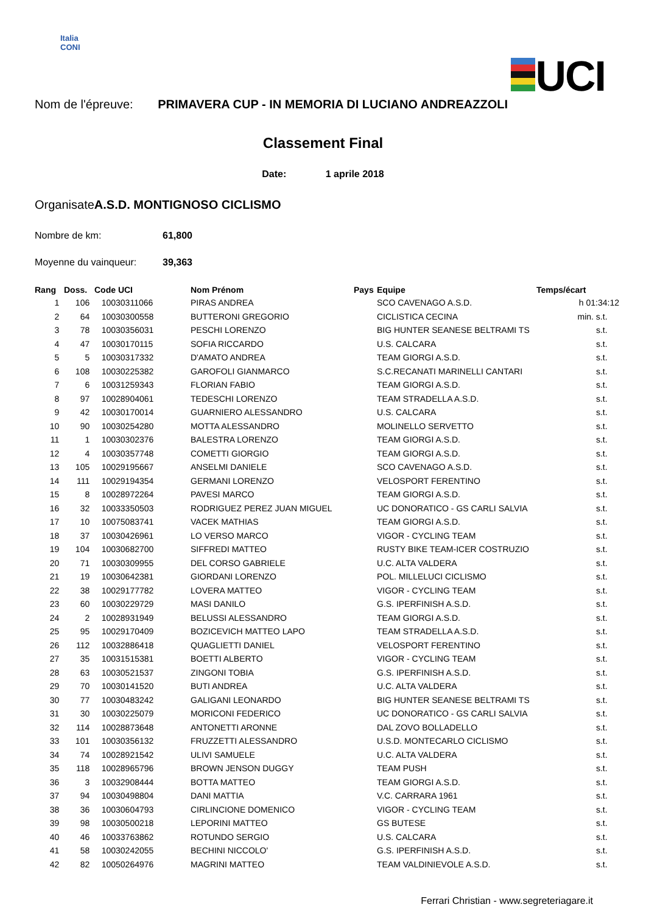Italia
CONI
UCI
Nom de l'épreuve: PRIMAVERA CUP - IN MEMORIA DI LUCIANO ANDREAZZOLI
Classement Final
Date: 1 aprile 2018
OrganisateA.S.D. MONTIGNOSO CICLISMO
Nombre de km: 61,800
Moyenne du vainqueur: 39,363
| Rang | Doss. | Code UCI | Nom Prénom | Pays | Equipe | Temps/écart |
| --- | --- | --- | --- | --- | --- | --- |
| 1 | 106 | 10030311066 | PIRAS ANDREA | | SCO CAVENAGO A.S.D. | h 01:34:12 |
| 2 | 64 | 10030300558 | BUTTERONI GREGORIO | | CICLISTICA CECINA | min. s.t. |
| 3 | 78 | 10030356031 | PESCHI LORENZO | | BIG HUNTER SEANESE BELTRAMI TS | s.t. |
| 4 | 47 | 10030170115 | SOFIA RICCARDO | | U.S. CALCARA | s.t. |
| 5 | 5 | 10030317332 | D'AMATO ANDREA | | TEAM GIORGI A.S.D. | s.t. |
| 6 | 108 | 10030225382 | GAROFOLI GIANMARCO | | S.C.RECANATI MARINELLI CANTARI | s.t. |
| 7 | 6 | 10031259343 | FLORIAN FABIO | | TEAM GIORGI A.S.D. | s.t. |
| 8 | 97 | 10028904061 | TEDESCHI LORENZO | | TEAM STRADELLA A.S.D. | s.t. |
| 9 | 42 | 10030170014 | GUARNIERO ALESSANDRO | | U.S. CALCARA | s.t. |
| 10 | 90 | 10030254280 | MOTTA ALESSANDRO | | MOLINELLO SERVETTO | s.t. |
| 11 | 1 | 10030302376 | BALESTRA LORENZO | | TEAM GIORGI A.S.D. | s.t. |
| 12 | 4 | 10030357748 | COMETTI GIORGIO | | TEAM GIORGI A.S.D. | s.t. |
| 13 | 105 | 10029195667 | ANSELMI DANIELE | | SCO CAVENAGO A.S.D. | s.t. |
| 14 | 111 | 10029194354 | GERMANI LORENZO | | VELOSPORT FERENTINO | s.t. |
| 15 | 8 | 10028972264 | PAVESI MARCO | | TEAM GIORGI A.S.D. | s.t. |
| 16 | 32 | 10033350503 | RODRIGUEZ PEREZ JUAN MIGUEL | | UC DONORATICO - GS CARLI SALVIA | s.t. |
| 17 | 10 | 10075083741 | VACEK MATHIAS | | TEAM GIORGI A.S.D. | s.t. |
| 18 | 37 | 10030426961 | LO VERSO MARCO | | VIGOR - CYCLING TEAM | s.t. |
| 19 | 104 | 10030682700 | SIFFREDI MATTEO | | RUSTY BIKE TEAM-ICER COSTRUZIO | s.t. |
| 20 | 71 | 10030309955 | DEL CORSO GABRIELE | | U.C. ALTA VALDERA | s.t. |
| 21 | 19 | 10030642381 | GIORDANI LORENZO | | POL. MILLELUCI CICLISMO | s.t. |
| 22 | 38 | 10029177782 | LOVERA MATTEO | | VIGOR - CYCLING TEAM | s.t. |
| 23 | 60 | 10030229729 | MASI DANILO | | G.S. IPERFINISH A.S.D. | s.t. |
| 24 | 2 | 10028931949 | BELUSSI ALESSANDRO | | TEAM GIORGI A.S.D. | s.t. |
| 25 | 95 | 10029170409 | BOZICEVICH MATTEO LAPO | | TEAM STRADELLA A.S.D. | s.t. |
| 26 | 112 | 10032886418 | QUAGLIETTI DANIEL | | VELOSPORT FERENTINO | s.t. |
| 27 | 35 | 10031515381 | BOETTI ALBERTO | | VIGOR - CYCLING TEAM | s.t. |
| 28 | 63 | 10030521537 | ZINGONI TOBIA | | G.S. IPERFINISH A.S.D. | s.t. |
| 29 | 70 | 10030141520 | BUTI ANDREA | | U.C. ALTA VALDERA | s.t. |
| 30 | 77 | 10030483242 | GALIGANI LEONARDO | | BIG HUNTER SEANESE BELTRAMI TS | s.t. |
| 31 | 30 | 10030225079 | MORICONI FEDERICO | | UC DONORATICO - GS CARLI SALVIA | s.t. |
| 32 | 114 | 10028873648 | ANTONETTI ARONNE | | DAL ZOVO BOLLADELLO | s.t. |
| 33 | 101 | 10030356132 | FRUZZETTI ALESSANDRO | | U.S.D. MONTECARLO CICLISMO | s.t. |
| 34 | 74 | 10028921542 | ULIVI SAMUELE | | U.C. ALTA VALDERA | s.t. |
| 35 | 118 | 10028965796 | BROWN JENSON DUGGY | | TEAM PUSH | s.t. |
| 36 | 3 | 10032908444 | BOTTA MATTEO | | TEAM GIORGI A.S.D. | s.t. |
| 37 | 94 | 10030498804 | DANI MATTIA | | V.C. CARRARA 1961 | s.t. |
| 38 | 36 | 10030604793 | CIRLINCIONE DOMENICO | | VIGOR - CYCLING TEAM | s.t. |
| 39 | 98 | 10030500218 | LEPORINI MATTEO | | GS BUTESE | s.t. |
| 40 | 46 | 10033763862 | ROTUNDO SERGIO | | U.S. CALCARA | s.t. |
| 41 | 58 | 10030242055 | BECHINI NICCOLO' | | G.S. IPERFINISH A.S.D. | s.t. |
| 42 | 82 | 10050264976 | MAGRINI MATTEO | | TEAM VALDINIEVOLE A.S.D. | s.t. |
Ferrari Christian - www.segreteriagare.it